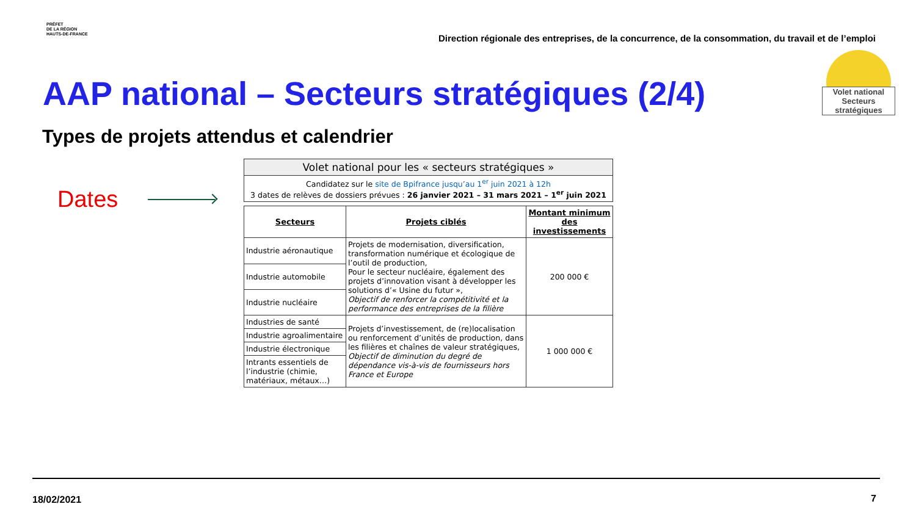PRÉFET
DE LA RÉGION
HAUTS-DE-FRANCE
Direction régionale des entreprises, de la concurrence, de la consommation, du travail et de l’emploi
Volet national
Secteurs stratégiques
AAP national – Secteurs stratégiques (2/4)
Types de projets attendus et calendrier
Dates
| Volet national pour les « secteurs stratégiques » |
| Candidatez sur le site de Bpifrance jusqu’au 1<sup>er</sup> juin 2021 à 12h 3 dates de relèves de dossiers prévues : 26 janvier 2021 – 31 mars 2021 – 1<sup>er</sup> juin 2021 |
| Secteurs | Projets ciblés | Montant minimum des investissements |
| --- | --- | --- |
| Industrie aéronautique | Projets de modernisation, diversification, transformation numérique et écologique de l’outil de production, Pour le secteur nucléaire, également des projets d’innovation visant à développer les solutions d’« Usine du futur », Objectif de renforcer la compétitivité et la performance des entreprises de la filière | 200 000 € |
| Industrie automobile | | |
| Industrie nucléaire | | |
| Industries de santé | Projets d’investissement, de (re)localisation ou renforcement d’unités de production, dans les filières et chaînes de valeur stratégiques, Objectif de diminution du degré de dépendance vis-à-vis de fournisseurs hors France et Europe | 1 000 000 € |
| Industrie agroalimentaire | | |
| Industrie électronique | | |
| Intrants essentiels de l’industrie (chimie, matériaux, métaux…) | | |
18/02/2021 7